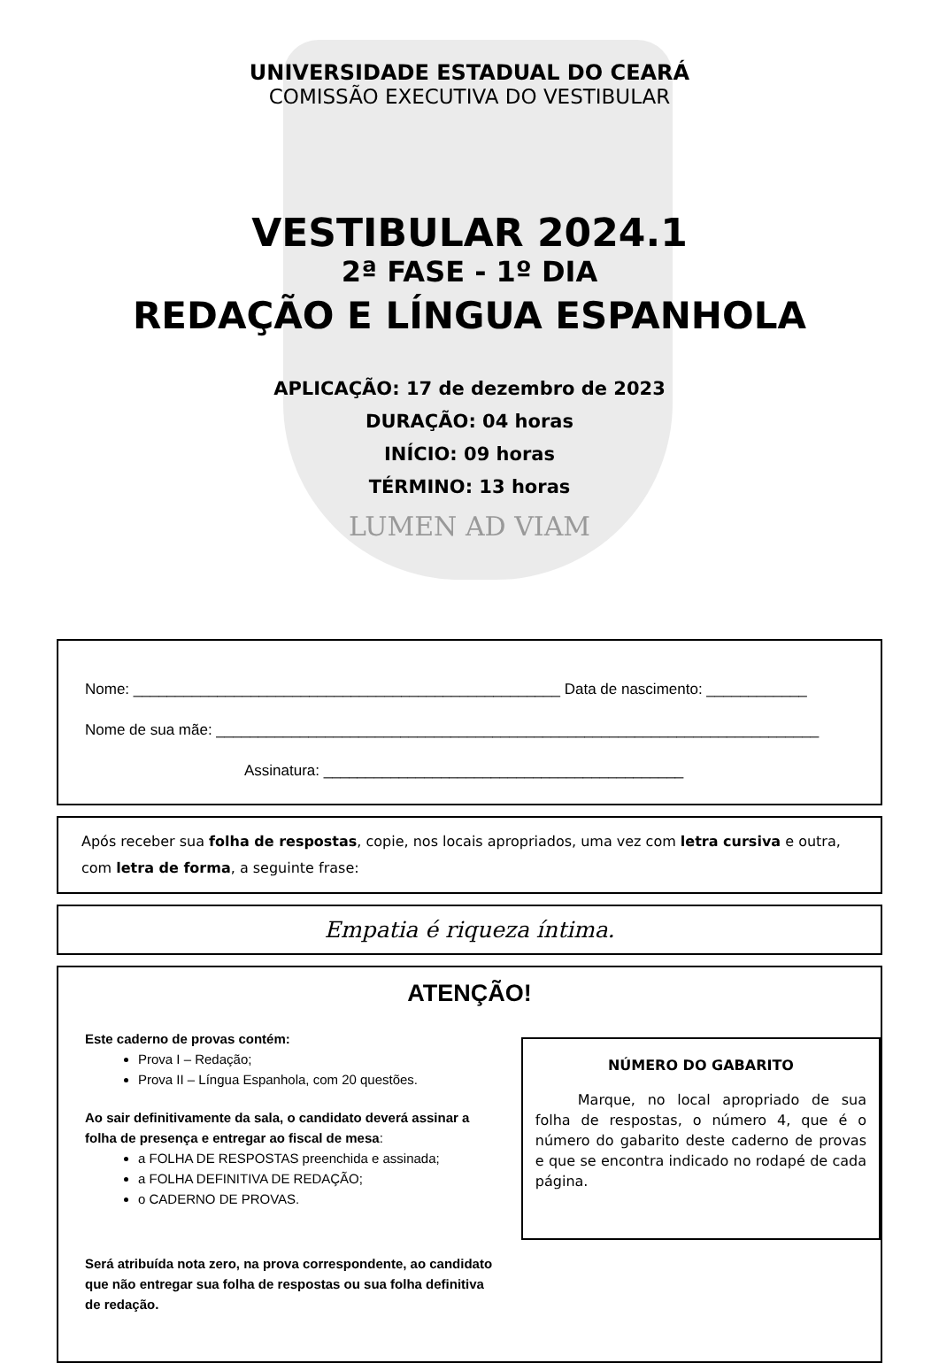UNIVERSIDADE ESTADUAL DO CEARÁ
COMISSÃO EXECUTIVA DO VESTIBULAR
VESTIBULAR 2024.1
2ª FASE - 1º DIA
REDAÇÃO E LÍNGUA ESPANHOLA
APLICAÇÃO: 17 de dezembro de 2023
DURAÇÃO: 04 horas
INÍCIO: 09 horas
TÉRMINO: 13 horas
LUMEN AD VIAM
Nome: ___________________________________________________ Data de nascimento: ____________
Nome de sua mãe: ________________________________________________________________________
Assinatura: ___________________________________________
Após receber sua folha de respostas, copie, nos locais apropriados, uma vez com letra cursiva e outra, com letra de forma, a seguinte frase:
Empatia é riqueza íntima.
ATENÇÃO!
Este caderno de provas contém:
Prova I – Redação;
Prova II – Língua Espanhola, com 20 questões.
Ao sair definitivamente da sala, o candidato deverá assinar a folha de presença e entregar ao fiscal de mesa:
a FOLHA DE RESPOSTAS preenchida e assinada;
a FOLHA DEFINITIVA DE REDAÇÃO;
o CADERNO DE PROVAS.
Será atribuída nota zero, na prova correspondente, ao candidato que não entregar sua folha de respostas ou sua folha definitiva de redação.
NÚMERO DO GABARITO
Marque, no local apropriado de sua folha de respostas, o número 4, que é o número do gabarito deste caderno de provas e que se encontra indicado no rodapé de cada página.